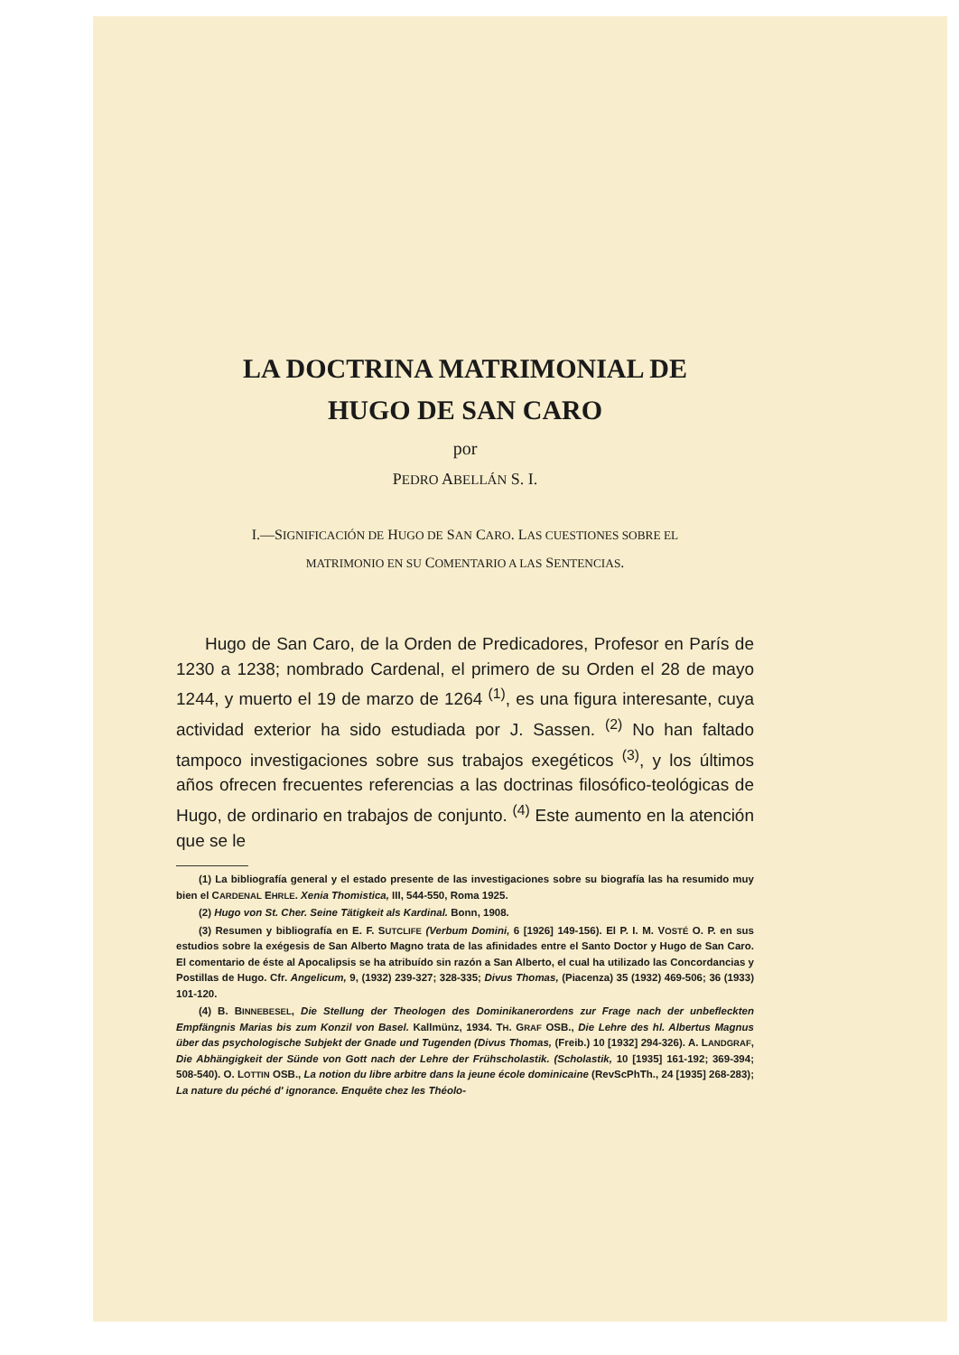LA DOCTRINA MATRIMONIAL DE
HUGO DE SAN CARO
por
PEDRO ABELLÁN S. I.
I.—SIGNIFICACIÓN DE HUGO DE SAN CARO. LAS CUESTIONES SOBRE EL
MATRIMONIO EN SU COMENTARIO A LAS SENTENCIAS.
Hugo de San Caro, de la Orden de Predicadores, Profesor en París de 1230 a 1238; nombrado Cardenal, el primero de su Orden el 28 de mayo 1244, y muerto el 19 de marzo de 1264 <sup>(1)</sup>, es una figura interesante, cuya actividad exterior ha sido estudiada por J. Sassen. <sup>(2)</sup> No han faltado tampoco investigaciones sobre sus trabajos exegéticos <sup>(3)</sup>, y los últimos años ofrecen frecuentes referencias a las doctrinas filosófico-teológicas de Hugo, de ordinario en trabajos de conjunto. <sup>(4)</sup> Este aumento en la atención que se le
(1) La bibliografía general y el estado presente de las investigaciones sobre su biografía las ha resumido muy bien el CARDENAL EHRLE. Xenia Thomistica, III, 544-550, Roma 1925.
(2) Hugo von St. Cher. Seine Tätigkeit als Kardinal. Bonn, 1908.
(3) Resumen y bibliografía en E. F. SUTCLIFE (Verbum Domini, 6 [1926] 149-156). El P. I. M. VOSTÉ O. P. en sus estudios sobre la exégesis de San Alberto Magno trata de las afinidades entre el Santo Doctor y Hugo de San Caro. El comentario de éste al Apocalipsis se ha atribuído sin razón a San Alberto, el cual ha utilizado las Concordancias y Postillas de Hugo. Cfr. Angelicum, 9, (1932) 239-327; 328-335; Divus Thomas, (Piacenza) 35 (1932) 469-506; 36 (1933) 101-120.
(4) B. BINNEBESEL, Die Stellung der Theologen des Dominikanerordens zur Frage nach der unbefleckten Empfängnis Marias bis zum Konzil von Basel. Kallmünz, 1934. TH. GRAF OSB., Die Lehre des hl. Albertus Magnus über das psychologische Subjekt der Gnade und Tugenden (Divus Thomas, (Freib.) 10 [1932] 294-326). A. LANDGRAF, Die Abhängigkeit der Sünde von Gott nach der Lehre der Frühscholastik. (Scholastik, 10 [1935] 161-192; 369-394; 508-540). O. LOTTIN OSB., La notion du libre arbitre dans la jeune école dominicaine (RevScPhTh., 24 [1935] 268-283); La nature du péché d' ignorance. Enquête chez les Théolo-